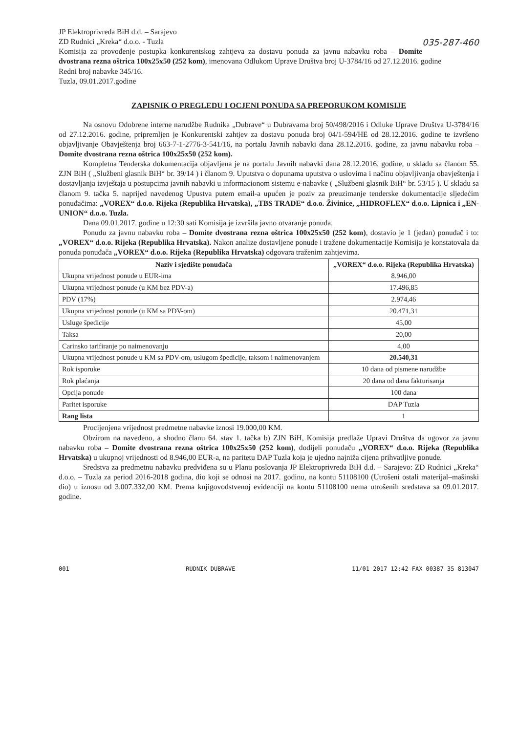JP Elektroprivreda BiH d.d. – Sarajevo
ZD Rudnici „Kreka“ d.o.o. - Tuzla 035-287-460
Komisija za provođenje postupka konkurentskog zahtjeva za dostavu ponuda za javnu nabavku roba – Domite dvostrana rezna oštrica 100x25x50 (252 kom), imenovana Odlukom Uprave Društva broj U-3784/16 od 27.12.2016. godine
Redni broj nabavke 345/16.
Tuzla, 09.01.2017.godine
ZAPISNIK O PREGLEDU I OCJENI PONUDA SA PREPORUKOM KOMISIJE
Na osnovu Odobrene interne narudžbe Rudnika „Dubrave“ u Dubravama broj 50/498/2016 i Odluke Uprave Društva U-3784/16 od 27.12.2016. godine, pripremljen je Konkurentski zahtjev za dostavu ponuda broj 04/1-594/HE od 28.12.2016. godine te izvršeno objavljivanje Obavještenja broj 663-7-1-2776-3-541/16, na portalu Javnih nabavki dana 28.12.2016. godine, za javnu nabavku roba – Domite dvostrana rezna oštrica 100x25x50 (252 kom).
Kompletna Tenderska dokumentacija objavljena je na portalu Javnih nabavki dana 28.12.2016. godine, u skladu sa članom 55. ZJN BiH ( „Službeni glasnik BiH“ br. 39/14 ) i članom 9. Uputstva o dopunama uputstva o uslovima i načinu objavljivanja obavještenja i dostavljanja izvještaja u postupcima javnih nabavki u informacionom sistemu e-nabavke ( „Službeni glasnik BiH“ br. 53/15 ). U skladu sa članom 9. tačka 5. naprijed navedenog Upustva putem email-a upućen je poziv za preuzimanje tenderske dokumentacije sljedećim ponuđačima: „VOREX“ d.o.o. Rijeka (Republika Hrvatska), „TBS TRADE“ d.o.o. Živinice, „HIDROFLEX“ d.o.o. Lipnica i „EN- UNION“ d.o.o. Tuzla.
Dana 09.01.2017. godine u 12:30 sati Komisija je izvršila javno otvaranje ponuda.
Ponudu za javnu nabavku roba – Domite dvostrana rezna oštrica 100x25x50 (252 kom), dostavio je 1 (jedan) ponuđač i to: „VOREX“ d.o.o. Rijeka (Republika Hrvatska). Nakon analize dostavljene ponude i tražene dokumentacije Komisija je konstatovala da ponuda ponuđača „VOREX“ d.o.o. Rijeka (Republika Hrvatska) odgovara traženim zahtjevima.
| Naziv i sjedište ponuđača | „VOREX“ d.o.o. Rijeka (Republika Hrvatska) |
| --- | --- |
| Ukupna vrijednost ponude u EUR-ima | 8.946,00 |
| Ukupna vrijednost ponude (u KM bez PDV-a) | 17.496,85 |
| PDV (17%) | 2.974,46 |
| Ukupna vrijednost ponude (u KM sa PDV-om) | 20.471,31 |
| Usluge špedicije | 45,00 |
| Taksa | 20,00 |
| Carinsko tarifiranje po naimenovanju | 4,00 |
| Ukupna vrijednost ponude u KM sa PDV-om, uslugom špedicije, taksom i naimenovanjem | 20.540,31 |
| Rok isporuke | 10 dana od pismene narudžbe |
| Rok plaćanja | 20 dana od dana fakturisanja |
| Opcija ponude | 100 dana |
| Paritet isporuke | DAP Tuzla |
| Rang lista | 1 |
Procijenjena vrijednost predmetne nabavke iznosi 19.000,00 KM.
Obzirom na navedeno, a shodno članu 64. stav 1. tačka b) ZJN BiH, Komisija predlaže Upravi Društva da ugovor za javnu nabavku roba – Domite dvostrana rezna oštrica 100x25x50 (252 kom), dodijeli ponuđaču „VOREX“ d.o.o. Rijeka (Republika Hrvatska) u ukupnoj vrijednosti od 8.946,00 EUR-a, na paritetu DAP Tuzla koja je ujedno najniža cijena prihvatljive ponude.
Sredstva za predmetnu nabavku predviđena su u Planu poslovanja JP Elektroprivreda BiH d.d. – Sarajevo: ZD Rudnici „Kreka“ d.o.o. – Tuzla za period 2016-2018 godina, dio koji se odnosi na 2017. godinu, na kontu 51108100 (Utrošeni ostali materijal–mašinski dio) u iznosu od 3.007.332,00 KM. Prema knjigovodstvenoj evidenciji na kontu 51108100 nema utrošenih sredstava sa 09.01.2017. godine.
001 RUDNIK DUBRAVE 11/01 2017 12:42 FAX 00387 35 813047